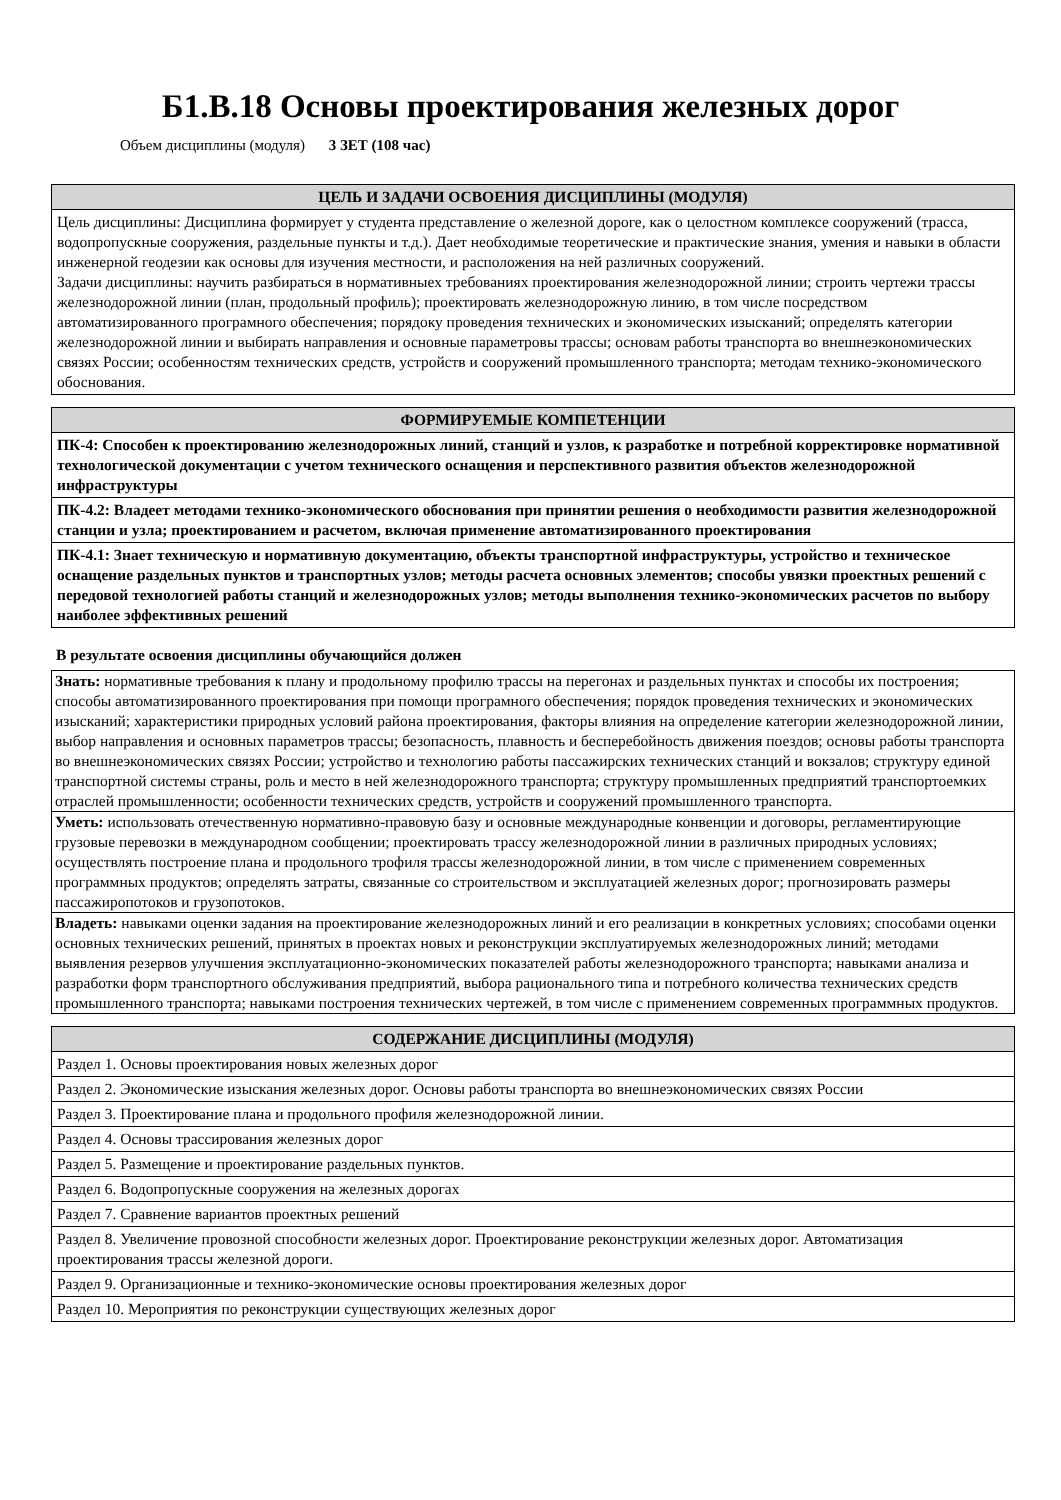Б1.В.18 Основы проектирования железных дорог
Объем дисциплины (модуля) 3 ЗЕТ (108 час)
| ЦЕЛЬ И ЗАДАЧИ ОСВОЕНИЯ ДИСЦИПЛИНЫ (МОДУЛЯ) |
| --- |
| Цель дисциплины: Дисциплина формирует у студента представление о железной дороге, как о целостном комплексе сооружений (трасса, водопропускные сооружения, раздельные пункты и т.д.). Дает необходимые теоретические и практические знания, умения и навыки в области инженерной геодезии как основы для изучения местности, и расположения на ней различных сооружений. Задачи дисциплины: научить разбираться в нормативныех требованиях проектирования железнодорожной линии; строить чертежи трассы железнодорожной линии (план, продольный профиль); проектировать железнодорожную линию, в том числе посредством автоматизированного програмного обеспечения; порядоку проведения технических и экономических изысканий; определять категории железнодорожной линии и выбирать направления и основные параметровы трассы; основам работы транспорта во внешнеэкономических связях России; особенностям технических средств, устройств и сооружений промышленного транспорта; методам технико-экономического обоснования. |
| ФОРМИРУЕМЫЕ КОМПЕТЕНЦИИ |
| --- |
| ПК-4: Способен к проектированию железнодорожных линий, станций и узлов, к разработке и потребной корректировке нормативной технологической документации с учетом технического оснащения и перспективного развития объектов железнодорожной инфраструктуры |
| ПК-4.2: Владеет методами технико-экономического обоснования при принятии решения о необходимости развития железнодорожной станции и узла; проектированием и расчетом, включая применение автоматизированного проектирования |
| ПК-4.1: Знает техническую и нормативную документацию, объекты транспортной инфраструктуры, устройство и техническое оснащение раздельных пунктов и транспортных узлов; методы расчета основных элементов; способы увязки проектных решений с передовой технологией работы станций и железнодорожных узлов; методы выполнения технико-экономических расчетов по выбору наиболее эффективных решений |
В результате освоения дисциплины обучающийся должен
| Знать: нормативные требования к плану и продольному профилю трассы на перегонах и раздельных пунктах и способы их построения; способы автоматизированного проектирования при помощи програмного обеспечения; порядок проведения технических и экономических изысканий; характеристики природных условий района проектирования, факторы влияния на определение категории железнодорожной линии, выбор направления и основных параметров трассы; безопасность, плавность и бесперебойность движения поездов; основы работы транспорта во внешнеэкономических связях России; устройство и технологию работы пассажирских технических станций и вокзалов; структуру единой транспортной системы страны, роль и место в ней железнодорожного транспорта; структуру промышленных предприятий транспортоемких отраслей промышленности; особенности технических средств, устройств и сооружений промышленного транспорта. |
| Уметь: использовать отечественную нормативно-правовую базу и основные международные конвенции и договоры, регламентирующие грузовые перевозки в международном сообщении; проектировать трассу железнодорожной линии в различных природных условиях; осуществлять построение плана и продольного трофиля трассы железнодорожной линии, в том числе с применением современных программных продуктов; определять затраты, связанные со строительством и эксплуатацией железных дорог; прогнозировать размеры пассажиропотоков и грузопотоков. |
| Владеть: навыками оценки задания на проектирование железнодорожных линий и его реализации в конкретных условиях; способами оценки основных технических решений, принятых в проектах новых и реконструкции эксплуатируемых железнодорожных линий; методами выявления резервов улучшения эксплуатационно-экономических показателей работы железнодорожного транспорта; навыками анализа и разработки форм транспортного обслуживания предприятий, выбора рационального типа и потребного количества технических средств промышленного транспорта; навыками построения технических чертежей, в том числе с применением современных программных продуктов. |
| СОДЕРЖАНИЕ ДИСЦИПЛИНЫ (МОДУЛЯ) |
| --- |
| Раздел 1. Основы проектирования новых железных дорог |
| Раздел 2. Экономические изыскания железных дорог. Основы работы транспорта во внешнеэкономических связях России |
| Раздел 3. Проектирование плана и продольного профиля железнодорожной линии. |
| Раздел 4. Основы трассирования железных дорог |
| Раздел 5. Размещение и проектирование раздельных пунктов. |
| Раздел 6. Водопропускные сооружения на железных дорогах |
| Раздел 7. Сравнение вариантов проектных решений |
| Раздел 8. Увеличение провозной способности железных дорог. Проектирование реконструкции железных дорог. Автоматизация проектирования трассы железной дороги. |
| Раздел 9. Организационные и технико-экономические основы проектирования железных дорог |
| Раздел 10. Мероприятия по реконструкции существующих железных дорог |